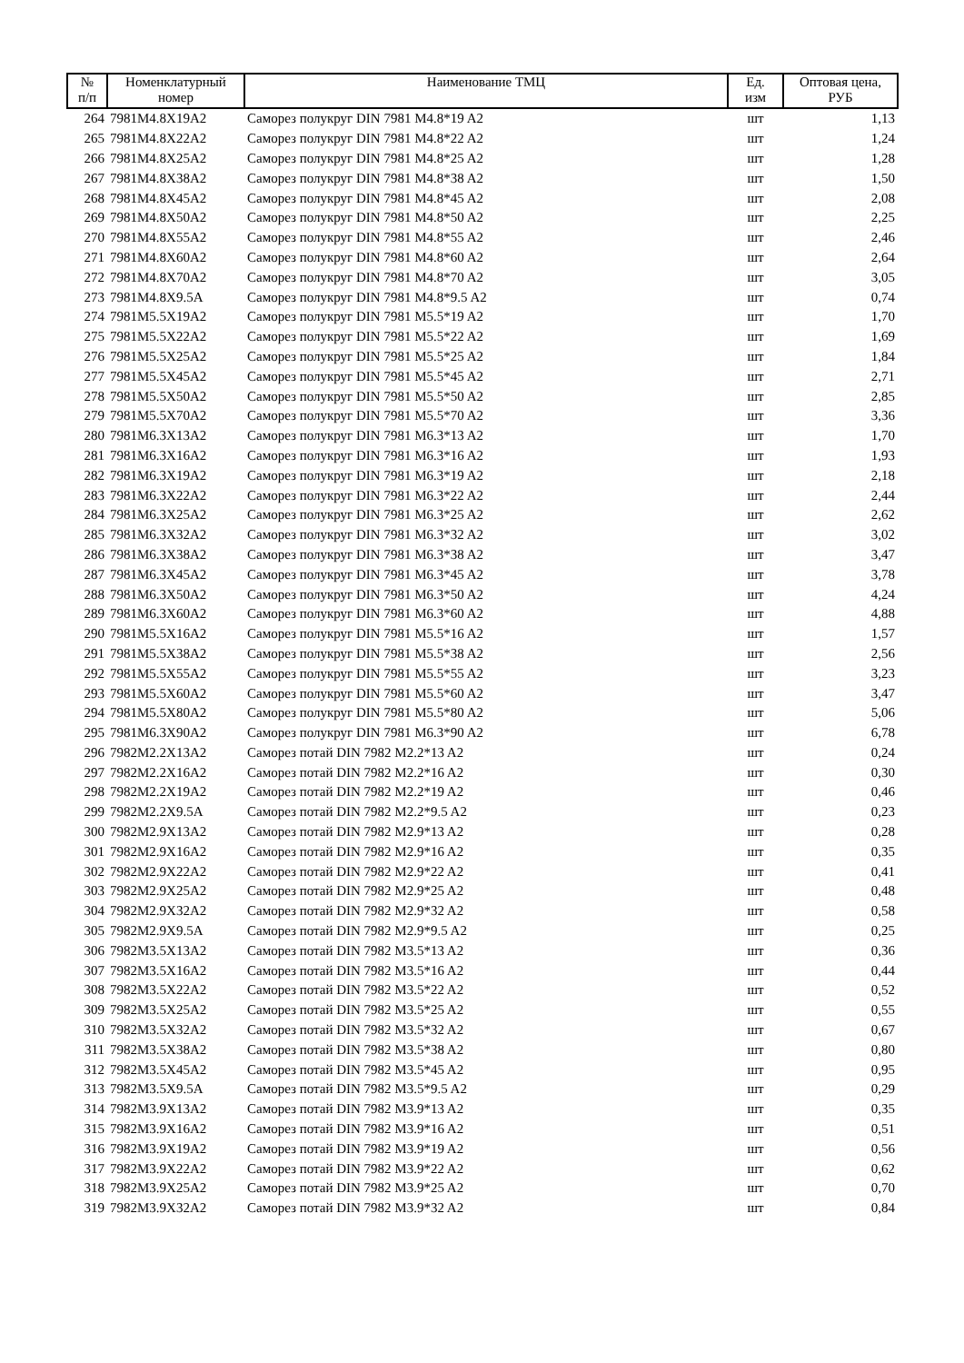| № п/п | Номенклатурный номер | Наименование ТМЦ | Ед. изм | Оптовая цена, РУБ |
| --- | --- | --- | --- | --- |
| 264 | 7981M4.8X19A2 | Саморез полукруг DIN 7981 M4.8*19 A2 | шт | 1,13 |
| 265 | 7981M4.8X22A2 | Саморез полукруг DIN 7981 M4.8*22 A2 | шт | 1,24 |
| 266 | 7981M4.8X25A2 | Саморез полукруг DIN 7981 M4.8*25 A2 | шт | 1,28 |
| 267 | 7981M4.8X38A2 | Саморез полукруг DIN 7981 M4.8*38 A2 | шт | 1,50 |
| 268 | 7981M4.8X45A2 | Саморез полукруг DIN 7981 M4.8*45 A2 | шт | 2,08 |
| 269 | 7981M4.8X50A2 | Саморез полукруг DIN 7981 M4.8*50 A2 | шт | 2,25 |
| 270 | 7981M4.8X55A2 | Саморез полукруг DIN 7981 M4.8*55 A2 | шт | 2,46 |
| 271 | 7981M4.8X60A2 | Саморез полукруг DIN 7981 M4.8*60 A2 | шт | 2,64 |
| 272 | 7981M4.8X70A2 | Саморез полукруг DIN 7981 M4.8*70 A2 | шт | 3,05 |
| 273 | 7981M4.8X9.5A | Саморез полукруг DIN 7981 M4.8*9.5 A2 | шт | 0,74 |
| 274 | 7981M5.5X19A2 | Саморез полукруг DIN 7981 M5.5*19 A2 | шт | 1,70 |
| 275 | 7981M5.5X22A2 | Саморез полукруг DIN 7981 M5.5*22 A2 | шт | 1,69 |
| 276 | 7981M5.5X25A2 | Саморез полукруг DIN 7981 M5.5*25 A2 | шт | 1,84 |
| 277 | 7981M5.5X45A2 | Саморез полукруг DIN 7981 M5.5*45 A2 | шт | 2,71 |
| 278 | 7981M5.5X50A2 | Саморез полукруг DIN 7981 M5.5*50 A2 | шт | 2,85 |
| 279 | 7981M5.5X70A2 | Саморез полукруг DIN 7981 M5.5*70 A2 | шт | 3,36 |
| 280 | 7981M6.3X13A2 | Саморез полукруг DIN 7981 M6.3*13 A2 | шт | 1,70 |
| 281 | 7981M6.3X16A2 | Саморез полукруг DIN 7981 M6.3*16 A2 | шт | 1,93 |
| 282 | 7981M6.3X19A2 | Саморез полукруг DIN 7981 M6.3*19 A2 | шт | 2,18 |
| 283 | 7981M6.3X22A2 | Саморез полукруг DIN 7981 M6.3*22 A2 | шт | 2,44 |
| 284 | 7981M6.3X25A2 | Саморез полукруг DIN 7981 M6.3*25 A2 | шт | 2,62 |
| 285 | 7981M6.3X32A2 | Саморез полукруг DIN 7981 M6.3*32 A2 | шт | 3,02 |
| 286 | 7981M6.3X38A2 | Саморез полукруг DIN 7981 M6.3*38 A2 | шт | 3,47 |
| 287 | 7981M6.3X45A2 | Саморез полукруг DIN 7981 M6.3*45 A2 | шт | 3,78 |
| 288 | 7981M6.3X50A2 | Саморез полукруг DIN 7981 M6.3*50 A2 | шт | 4,24 |
| 289 | 7981M6.3X60A2 | Саморез полукруг DIN 7981 M6.3*60 A2 | шт | 4,88 |
| 290 | 7981M5.5X16A2 | Саморез полукруг DIN 7981 M5.5*16 A2 | шт | 1,57 |
| 291 | 7981M5.5X38A2 | Саморез полукруг DIN 7981 M5.5*38 A2 | шт | 2,56 |
| 292 | 7981M5.5X55A2 | Саморез полукруг DIN 7981 M5.5*55 A2 | шт | 3,23 |
| 293 | 7981M5.5X60A2 | Саморез полукруг DIN 7981 M5.5*60 A2 | шт | 3,47 |
| 294 | 7981M5.5X80A2 | Саморез полукруг DIN 7981 M5.5*80 A2 | шт | 5,06 |
| 295 | 7981M6.3X90A2 | Саморез полукруг DIN 7981 M6.3*90 A2 | шт | 6,78 |
| 296 | 7982M2.2X13A2 | Саморез потай DIN 7982 M2.2*13 A2 | шт | 0,24 |
| 297 | 7982M2.2X16A2 | Саморез потай DIN 7982 M2.2*16 A2 | шт | 0,30 |
| 298 | 7982M2.2X19A2 | Саморез потай DIN 7982 M2.2*19 A2 | шт | 0,46 |
| 299 | 7982M2.2X9.5A | Саморез потай DIN 7982 M2.2*9.5 A2 | шт | 0,23 |
| 300 | 7982M2.9X13A2 | Саморез потай DIN 7982 M2.9*13 A2 | шт | 0,28 |
| 301 | 7982M2.9X16A2 | Саморез потай DIN 7982 M2.9*16 A2 | шт | 0,35 |
| 302 | 7982M2.9X22A2 | Саморез потай DIN 7982 M2.9*22 A2 | шт | 0,41 |
| 303 | 7982M2.9X25A2 | Саморез потай DIN 7982 M2.9*25 A2 | шт | 0,48 |
| 304 | 7982M2.9X32A2 | Саморез потай DIN 7982 M2.9*32 A2 | шт | 0,58 |
| 305 | 7982M2.9X9.5A | Саморез потай DIN 7982 M2.9*9.5 A2 | шт | 0,25 |
| 306 | 7982M3.5X13A2 | Саморез потай DIN 7982 M3.5*13 A2 | шт | 0,36 |
| 307 | 7982M3.5X16A2 | Саморез потай DIN 7982 M3.5*16 A2 | шт | 0,44 |
| 308 | 7982M3.5X22A2 | Саморез потай DIN 7982 M3.5*22 A2 | шт | 0,52 |
| 309 | 7982M3.5X25A2 | Саморез потай DIN 7982 M3.5*25 A2 | шт | 0,55 |
| 310 | 7982M3.5X32A2 | Саморез потай DIN 7982 M3.5*32 A2 | шт | 0,67 |
| 311 | 7982M3.5X38A2 | Саморез потай DIN 7982 M3.5*38 A2 | шт | 0,80 |
| 312 | 7982M3.5X45A2 | Саморез потай DIN 7982 M3.5*45 A2 | шт | 0,95 |
| 313 | 7982M3.5X9.5A | Саморез потай DIN 7982 M3.5*9.5 A2 | шт | 0,29 |
| 314 | 7982M3.9X13A2 | Саморез потай DIN 7982 M3.9*13 A2 | шт | 0,35 |
| 315 | 7982M3.9X16A2 | Саморез потай DIN 7982 M3.9*16 A2 | шт | 0,51 |
| 316 | 7982M3.9X19A2 | Саморез потай DIN 7982 M3.9*19 A2 | шт | 0,56 |
| 317 | 7982M3.9X22A2 | Саморез потай DIN 7982 M3.9*22 A2 | шт | 0,62 |
| 318 | 7982M3.9X25A2 | Саморез потай DIN 7982 M3.9*25 A2 | шт | 0,70 |
| 319 | 7982M3.9X32A2 | Саморез потай DIN 7982 M3.9*32 A2 | шт | 0,84 |